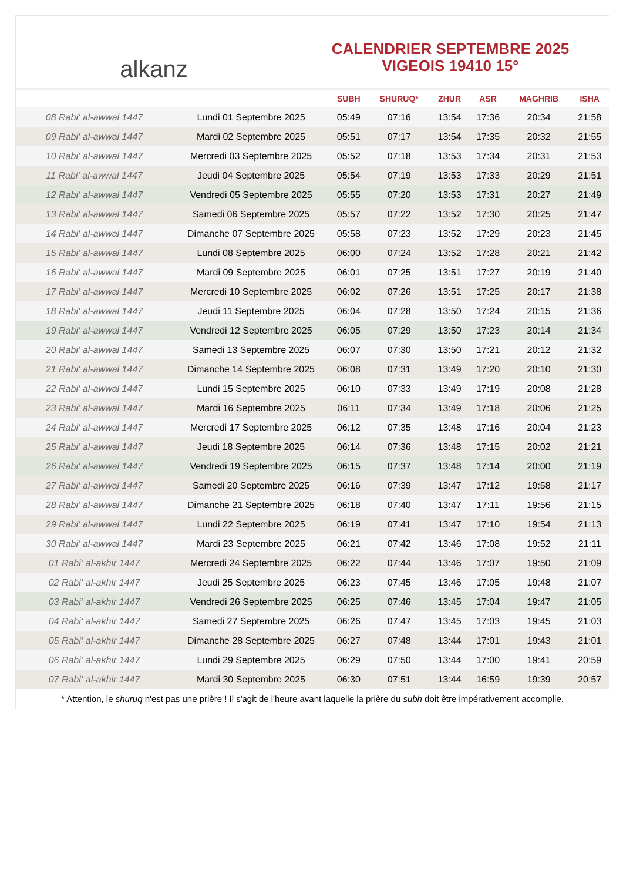alkanz
CALENDRIER SEPTEMBRE 2025
VIGEOIS 19410 15°
| | | SUBH | SHURUQ* | ZHUR | ASR | MAGHRIB | ISHA |
| --- | --- | --- | --- | --- | --- | --- | --- |
| 08 Rabi‘ al-awwal 1447 | Lundi 01 Septembre 2025 | 05:49 | 07:16 | 13:54 | 17:36 | 20:34 | 21:58 |
| 09 Rabi‘ al-awwal 1447 | Mardi 02 Septembre 2025 | 05:51 | 07:17 | 13:54 | 17:35 | 20:32 | 21:55 |
| 10 Rabi‘ al-awwal 1447 | Mercredi 03 Septembre 2025 | 05:52 | 07:18 | 13:53 | 17:34 | 20:31 | 21:53 |
| 11 Rabi‘ al-awwal 1447 | Jeudi 04 Septembre 2025 | 05:54 | 07:19 | 13:53 | 17:33 | 20:29 | 21:51 |
| 12 Rabi‘ al-awwal 1447 | Vendredi 05 Septembre 2025 | 05:55 | 07:20 | 13:53 | 17:31 | 20:27 | 21:49 |
| 13 Rabi‘ al-awwal 1447 | Samedi 06 Septembre 2025 | 05:57 | 07:22 | 13:52 | 17:30 | 20:25 | 21:47 |
| 14 Rabi‘ al-awwal 1447 | Dimanche 07 Septembre 2025 | 05:58 | 07:23 | 13:52 | 17:29 | 20:23 | 21:45 |
| 15 Rabi‘ al-awwal 1447 | Lundi 08 Septembre 2025 | 06:00 | 07:24 | 13:52 | 17:28 | 20:21 | 21:42 |
| 16 Rabi‘ al-awwal 1447 | Mardi 09 Septembre 2025 | 06:01 | 07:25 | 13:51 | 17:27 | 20:19 | 21:40 |
| 17 Rabi‘ al-awwal 1447 | Mercredi 10 Septembre 2025 | 06:02 | 07:26 | 13:51 | 17:25 | 20:17 | 21:38 |
| 18 Rabi‘ al-awwal 1447 | Jeudi 11 Septembre 2025 | 06:04 | 07:28 | 13:50 | 17:24 | 20:15 | 21:36 |
| 19 Rabi‘ al-awwal 1447 | Vendredi 12 Septembre 2025 | 06:05 | 07:29 | 13:50 | 17:23 | 20:14 | 21:34 |
| 20 Rabi‘ al-awwal 1447 | Samedi 13 Septembre 2025 | 06:07 | 07:30 | 13:50 | 17:21 | 20:12 | 21:32 |
| 21 Rabi‘ al-awwal 1447 | Dimanche 14 Septembre 2025 | 06:08 | 07:31 | 13:49 | 17:20 | 20:10 | 21:30 |
| 22 Rabi‘ al-awwal 1447 | Lundi 15 Septembre 2025 | 06:10 | 07:33 | 13:49 | 17:19 | 20:08 | 21:28 |
| 23 Rabi‘ al-awwal 1447 | Mardi 16 Septembre 2025 | 06:11 | 07:34 | 13:49 | 17:18 | 20:06 | 21:25 |
| 24 Rabi‘ al-awwal 1447 | Mercredi 17 Septembre 2025 | 06:12 | 07:35 | 13:48 | 17:16 | 20:04 | 21:23 |
| 25 Rabi‘ al-awwal 1447 | Jeudi 18 Septembre 2025 | 06:14 | 07:36 | 13:48 | 17:15 | 20:02 | 21:21 |
| 26 Rabi‘ al-awwal 1447 | Vendredi 19 Septembre 2025 | 06:15 | 07:37 | 13:48 | 17:14 | 20:00 | 21:19 |
| 27 Rabi‘ al-awwal 1447 | Samedi 20 Septembre 2025 | 06:16 | 07:39 | 13:47 | 17:12 | 19:58 | 21:17 |
| 28 Rabi‘ al-awwal 1447 | Dimanche 21 Septembre 2025 | 06:18 | 07:40 | 13:47 | 17:11 | 19:56 | 21:15 |
| 29 Rabi‘ al-awwal 1447 | Lundi 22 Septembre 2025 | 06:19 | 07:41 | 13:47 | 17:10 | 19:54 | 21:13 |
| 30 Rabi‘ al-awwal 1447 | Mardi 23 Septembre 2025 | 06:21 | 07:42 | 13:46 | 17:08 | 19:52 | 21:11 |
| 01 Rabi‘ al-akhir 1447 | Mercredi 24 Septembre 2025 | 06:22 | 07:44 | 13:46 | 17:07 | 19:50 | 21:09 |
| 02 Rabi‘ al-akhir 1447 | Jeudi 25 Septembre 2025 | 06:23 | 07:45 | 13:46 | 17:05 | 19:48 | 21:07 |
| 03 Rabi‘ al-akhir 1447 | Vendredi 26 Septembre 2025 | 06:25 | 07:46 | 13:45 | 17:04 | 19:47 | 21:05 |
| 04 Rabi‘ al-akhir 1447 | Samedi 27 Septembre 2025 | 06:26 | 07:47 | 13:45 | 17:03 | 19:45 | 21:03 |
| 05 Rabi‘ al-akhir 1447 | Dimanche 28 Septembre 2025 | 06:27 | 07:48 | 13:44 | 17:01 | 19:43 | 21:01 |
| 06 Rabi‘ al-akhir 1447 | Lundi 29 Septembre 2025 | 06:29 | 07:50 | 13:44 | 17:00 | 19:41 | 20:59 |
| 07 Rabi‘ al-akhir 1447 | Mardi 30 Septembre 2025 | 06:30 | 07:51 | 13:44 | 16:59 | 19:39 | 20:57 |
* Attention, le shuruq n'est pas une prière ! Il s'agit de l'heure avant laquelle la prière du subh doit être impérativement accomplie.